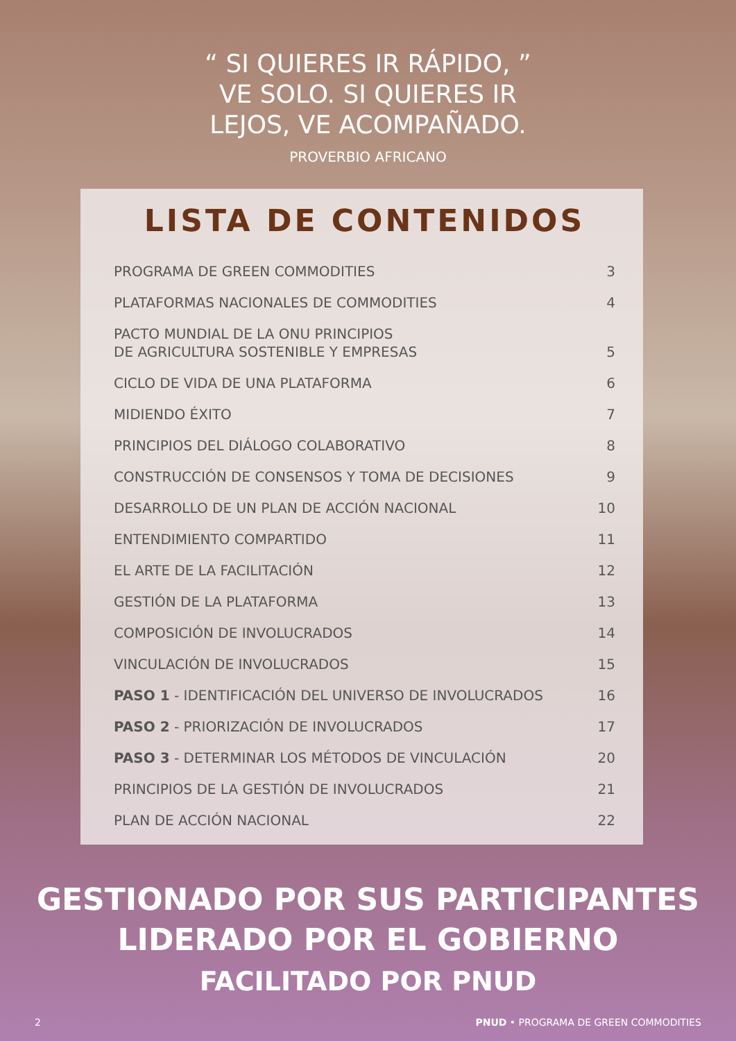“ SI QUIERES IR RÁPIDO, ”
VE SOLO. SI QUIERES IR
LEJOS, VE ACOMPAÑADO.
PROVERBIO AFRICANO
LISTA DE CONTENIDOS
PROGRAMA DE GREEN COMMODITIES 3
PLATAFORMAS NACIONALES DE COMMODITIES 4
PACTO MUNDIAL DE LA ONU PRINCIPIOS
DE AGRICULTURA SOSTENIBLE Y EMPRESAS 5
CICLO DE VIDA DE UNA PLATAFORMA 6
MIDIENDO ÉXITO 7
PRINCIPIOS DEL DIÁLOGO COLABORATIVO 8
CONSTRUCCIÓN DE CONSENSOS Y TOMA DE DECISIONES 9
DESARROLLO DE UN PLAN DE ACCIÓN NACIONAL 10
ENTENDIMIENTO COMPARTIDO 11
EL ARTE DE LA FACILITACIÓN 12
GESTIÓN DE LA PLATAFORMA 13
COMPOSICIÓN DE INVOLUCRADOS 14
VINCULACIÓN DE INVOLUCRADOS 15
PASO 1 - IDENTIFICACIÓN DEL UNIVERSO DE INVOLUCRADOS 16
PASO 2 - PRIORIZACIÓN DE INVOLUCRADOS 17
PASO 3 - DETERMINAR LOS MÉTODOS DE VINCULACIÓN 20
PRINCIPIOS DE LA GESTIÓN DE INVOLUCRADOS 21
PLAN DE ACCIÓN NACIONAL 22
GESTIONADO POR SUS PARTICIPANTES
LIDERADO POR EL GOBIERNO
FACILITADO POR PNUD
2 PNUD • PROGRAMA DE GREEN COMMODITIES